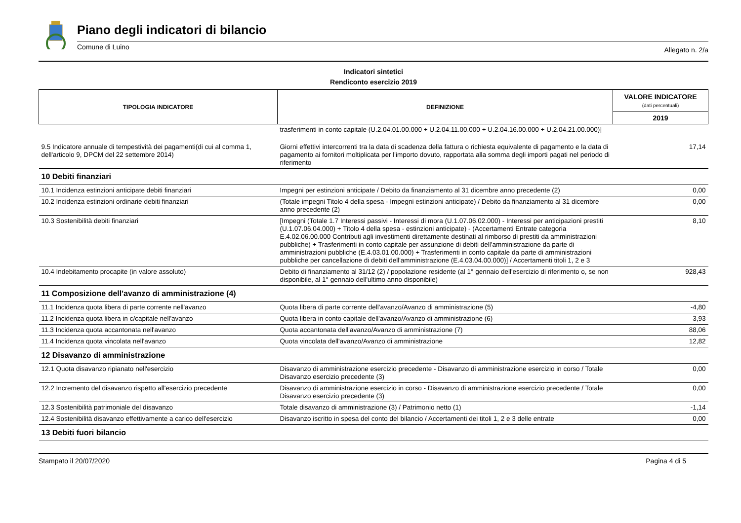Piano degli indicatori di bilancio
Comune di Luino Allegato n. 2/a
Indicatori sintetici
Rendiconto esercizio 2019
| TIPOLOGIA INDICATORE | DEFINIZIONE | VALORE INDICATORE (dati percentuali) |
| --- | --- | --- |
| | | 2019 |
| | trasferimenti in conto capitale (U.2.04.01.00.000 + U.2.04.11.00.000 + U.2.04.16.00.000 + U.2.04.21.00.000)] | |
| 9.5 Indicatore annuale di tempestività dei pagamenti(di cui al comma 1, dell'articolo 9, DPCM del 22 settembre 2014) | Giorni effettivi intercorrenti tra la data di scadenza della fattura o richiesta equivalente di pagamento e la data di pagamento ai fornitori moltiplicata per l'importo dovuto, rapportata alla somma degli importi pagati nel periodo di riferimento | 17,14 |
| 10 Debiti finanziari | | |
| 10.1 Incidenza estinzioni anticipate debiti finanziari | Impegni per estinzioni anticipate / Debito da finanziamento al 31 dicembre anno precedente (2) | 0,00 |
| 10.2 Incidenza estinzioni ordinarie debiti finanziari | (Totale impegni Titolo 4 della spesa - Impegni estinzioni anticipate) / Debito da finanziamento al 31 dicembre anno precedente (2) | 0,00 |
| 10.3 Sostenibilità debiti finanziari | [Impegni (Totale 1.7 Interessi passivi - Interessi di mora (U.1.07.06.02.000) - Interessi per anticipazioni prestiti (U.1.07.06.04.000) + Titolo 4 della spesa - estinzioni anticipate) - (Accertamenti Entrate categoria E.4.02.06.00.000 Contributi agli investimenti direttamente destinati al rimborso di prestiti da amministrazioni pubbliche) + Trasferimenti in conto capitale per assunzione di debiti dell'amministrazione da parte di amministrazioni pubbliche (E.4.03.01.00.000) + Trasferimenti in conto capitale da parte di amministrazioni pubbliche per cancellazione di debiti dell'amministrazione (E.4.03.04.00.000)] / Accertamenti titoli 1, 2 e 3 | 8,10 |
| 10.4 Indebitamento procapite (in valore assoluto) | Debito di finanziamento al 31/12 (2) / popolazione residente (al 1° gennaio dell'esercizio di riferimento o, se non disponibile, al 1° gennaio dell'ultimo anno disponibile) | 928,43 |
| 11 Composizione dell'avanzo di amministrazione (4) | | |
| 11.1 Incidenza quota libera di parte corrente nell'avanzo | Quota libera di parte corrente dell'avanzo/Avanzo di amministrazione (5) | -4,80 |
| 11.2 Incidenza quota libera in c/capitale nell'avanzo | Quota libera in conto capitale dell'avanzo/Avanzo di amministrazione (6) | 3,93 |
| 11.3 Incidenza quota accantonata nell'avanzo | Quota accantonata dell'avanzo/Avanzo di amministrazione (7) | 88,06 |
| 11.4 Incidenza quota vincolata nell'avanzo | Quota vincolata dell'avanzo/Avanzo di amministrazione | 12,82 |
| 12 Disavanzo di amministrazione | | |
| 12.1 Quota disavanzo ripianato nell'esercizio | Disavanzo di amministrazione esercizio precedente - Disavanzo di amministrazione esercizio in corso / Totale Disavanzo esercizio precedente (3) | 0,00 |
| 12.2 Incremento del disavanzo rispetto all'esercizio precedente | Disavanzo di amministrazione esercizio in corso - Disavanzo di amministrazione esercizio precedente / Totale Disavanzo esercizio precedente (3) | 0,00 |
| 12.3 Sostenibilità patrimoniale del disavanzo | Totale disavanzo di amministrazione (3) / Patrimonio netto (1) | -1,14 |
| 12.4 Sostenibilità disavanzo effettivamente a carico dell'esercizio | Disavanzo iscritto in spesa del conto del bilancio / Accertamenti dei titoli 1, 2 e 3 delle entrate | 0,00 |
| 13 Debiti fuori bilancio | | |
Stampato il 20/07/2020 Pagina 4 di 5